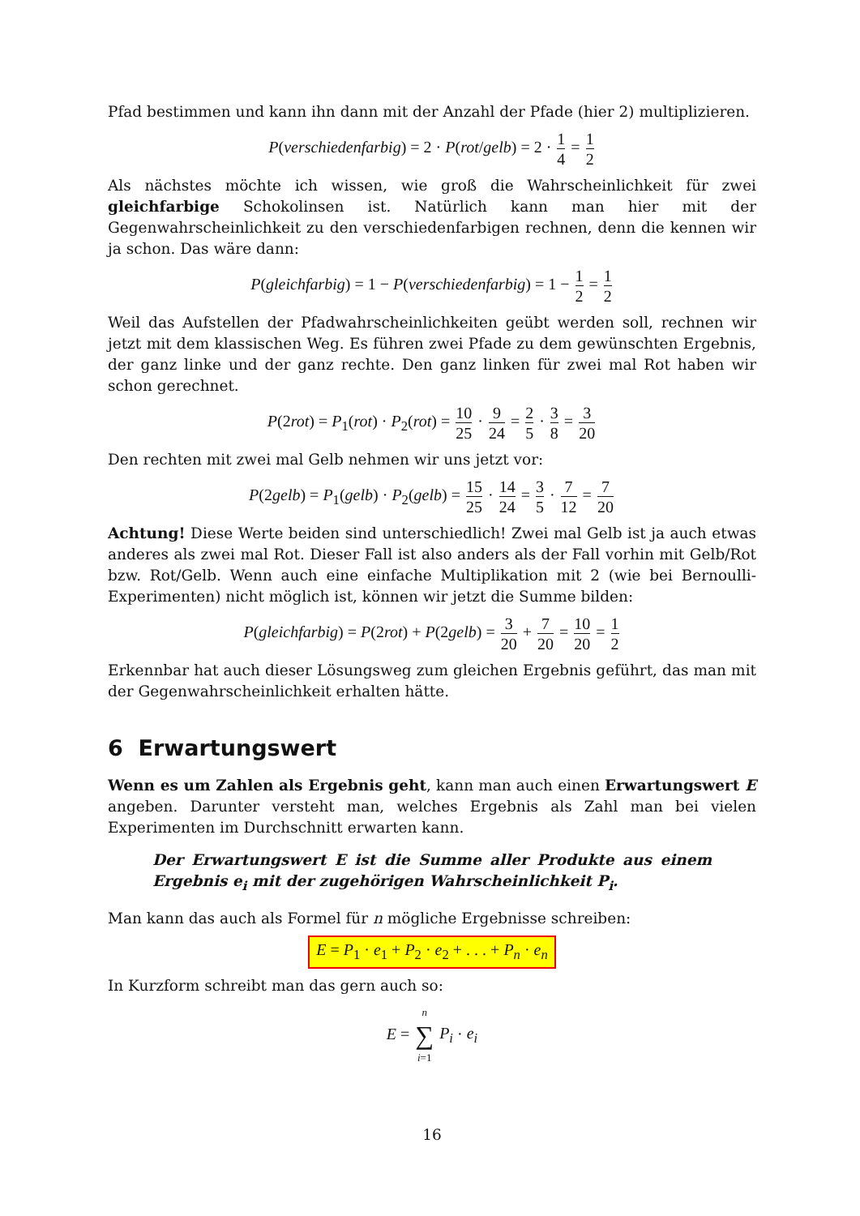Pfad bestimmen und kann ihn dann mit der Anzahl der Pfade (hier 2) multiplizieren.
P(verschiedenfarbig) = 2 · P(rot/gelb) = 2 · 1 4 = 1 2
Als nächstes möchte ich wissen, wie groß die Wahrscheinlichkeit für zwei gleichfarbige Schokolinsen ist. Natürlich kann man hier mit der Gegenwahrscheinlichkeit zu den verschiedenfarbigen rechnen, denn die kennen wir ja schon. Das wäre dann:
P(gleichfarbig) = 1 − P(verschiedenfarbig) = 1 − 1 2 = 1 2
Weil das Aufstellen der Pfadwahrscheinlichkeiten geübt werden soll, rechnen wir jetzt mit dem klassischen Weg. Es führen zwei Pfade zu dem gewünschten Ergebnis, der ganz linke und der ganz rechte. Den ganz linken für zwei mal Rot haben wir schon gerechnet.
P(2rot) = P<sub>1</sub>(rot) · P<sub>2</sub>(rot) = 10 25 · 9 24 = 2 5 · 3 8 = 3 20
Den rechten mit zwei mal Gelb nehmen wir uns jetzt vor:
P(2gelb) = P<sub>1</sub>(gelb) · P<sub>2</sub>(gelb) = 15 25 · 14 24 = 3 5 · 7 12 = 7 20
Achtung! Diese Werte beiden sind unterschiedlich! Zwei mal Gelb ist ja auch etwas anderes als zwei mal Rot. Dieser Fall ist also anders als der Fall vorhin mit Gelb/Rot bzw. Rot/Gelb. Wenn auch eine einfache Multiplikation mit 2 (wie bei Bernoulli-Experimenten) nicht möglich ist, können wir jetzt die Summe bilden:
P(gleichfarbig) = P(2rot) + P(2gelb) = 3 20 + 7 20 = 10 20 = 1 2
Erkennbar hat auch dieser Lösungsweg zum gleichen Ergebnis geführt, das man mit der Gegenwahrscheinlichkeit erhalten hätte.
6 Erwartungswert
Wenn es um Zahlen als Ergebnis geht, kann man auch einen Erwartungswert E angeben. Darunter versteht man, welches Ergebnis als Zahl man bei vielen Experimenten im Durchschnitt erwarten kann.
Der Erwartungswert E ist die Summe aller Produkte aus einem Ergebnis e<sub>i</sub> mit der zugehörigen Wahrscheinlichkeit P<sub>i</sub>.
Man kann das auch als Formel für n mögliche Ergebnisse schreiben:
E = P<sub>1</sub> · e<sub>1</sub> + P<sub>2</sub> · e<sub>2</sub> + . . . + P<sub>n</sub> · e<sub>n</sub>
In Kurzform schreibt man das gern auch so:
E = n ∑ i=1 P<sub>i</sub> · e<sub>i</sub>
16